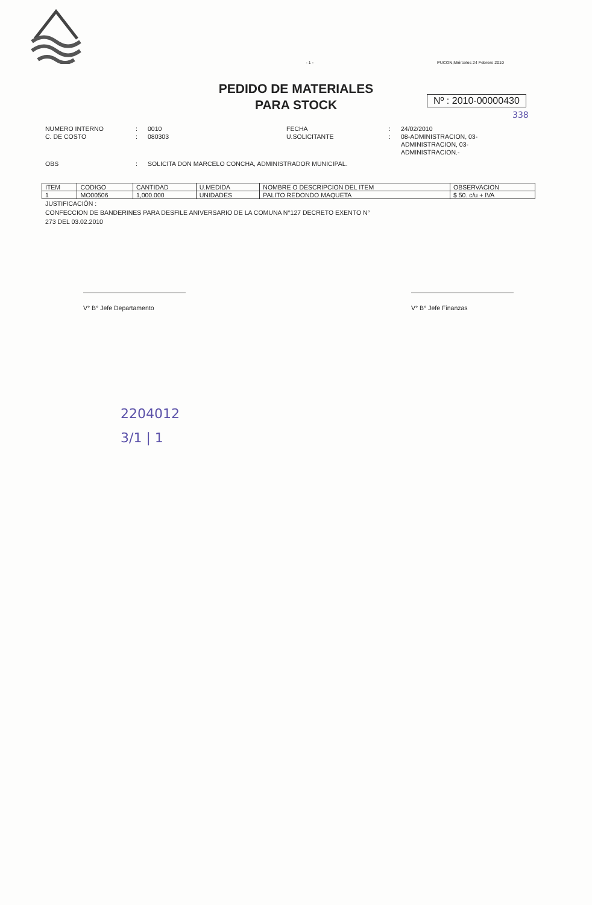- 1 - PUCON,Miércoles 24 Febrero 2010
PEDIDO DE MATERIALES
PARA STOCK
Nº : 2010-00000430
338
NUMERO INTERNO: 0010 FECHA: 24/02/2010 C. DE COSTO: 080303 U.SOLICITANTE: 08-ADMINISTRACION, 03-ADMINISTRACION, 03-ADMINISTRACION.-
OBS: SOLICITA DON MARCELO CONCHA, ADMINISTRADOR MUNICIPAL.
| ITEM | CODIGO | CANTIDAD | U.MEDIDA | NOMBRE O DESCRIPCION DEL ITEM | OBSERVACION |
| --- | --- | --- | --- | --- | --- |
| 1 | MO00506 | 1,000.000 | UNIDADES | PALITO REDONDO MAQUETA | $ 50. c/u + IVA |
JUSTIFICACIÓN :
CONFECCION DE BANDERINES PARA DESFILE ANIVERSARIO DE LA COMUNA N°127 DECRETO EXENTO N°
273 DEL 03.02.2010
V° B° Jefe Departamento V° B° Jefe Finanzas
2204012
3/1 | 1